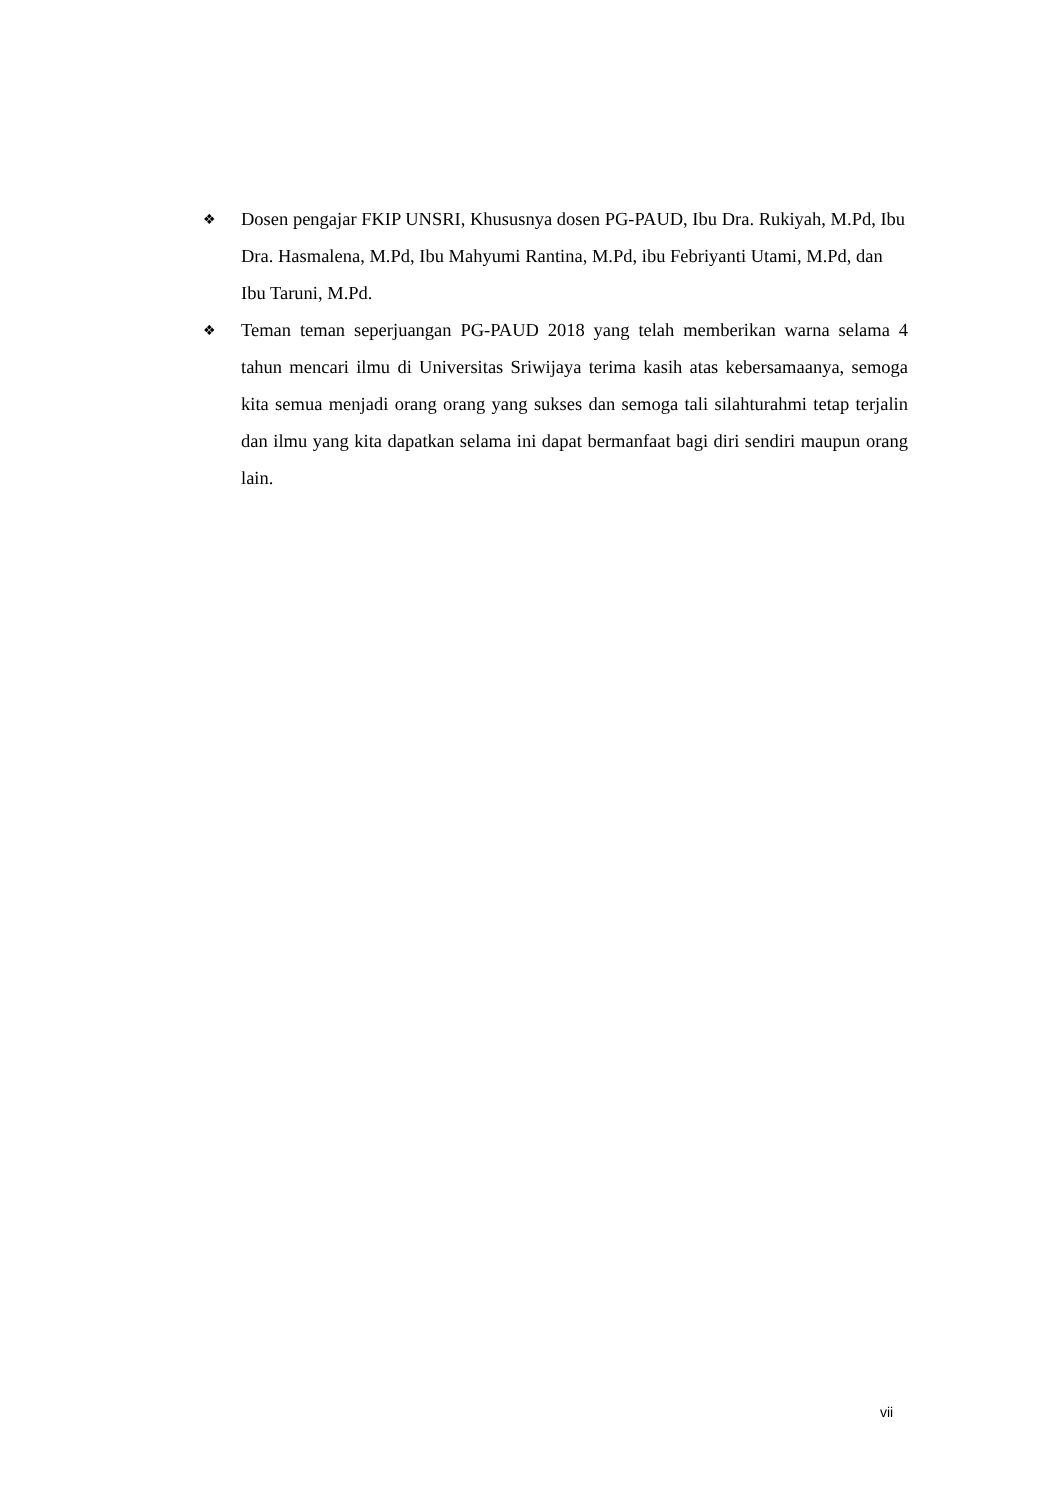❖ Dosen pengajar FKIP UNSRI, Khususnya dosen PG-PAUD, Ibu Dra. Rukiyah, M.Pd, Ibu Dra. Hasmalena, M.Pd, Ibu Mahyumi Rantina, M.Pd, ibu Febriyanti Utami, M.Pd, dan Ibu Taruni, M.Pd.
❖ Teman teman seperjuangan PG-PAUD 2018 yang telah memberikan warna selama 4 tahun mencari ilmu di Universitas Sriwijaya terima kasih atas kebersamaanya, semoga kita semua menjadi orang orang yang sukses dan semoga tali silahturahmi tetap terjalin dan ilmu yang kita dapatkan selama ini dapat bermanfaat bagi diri sendiri maupun orang lain.
vii